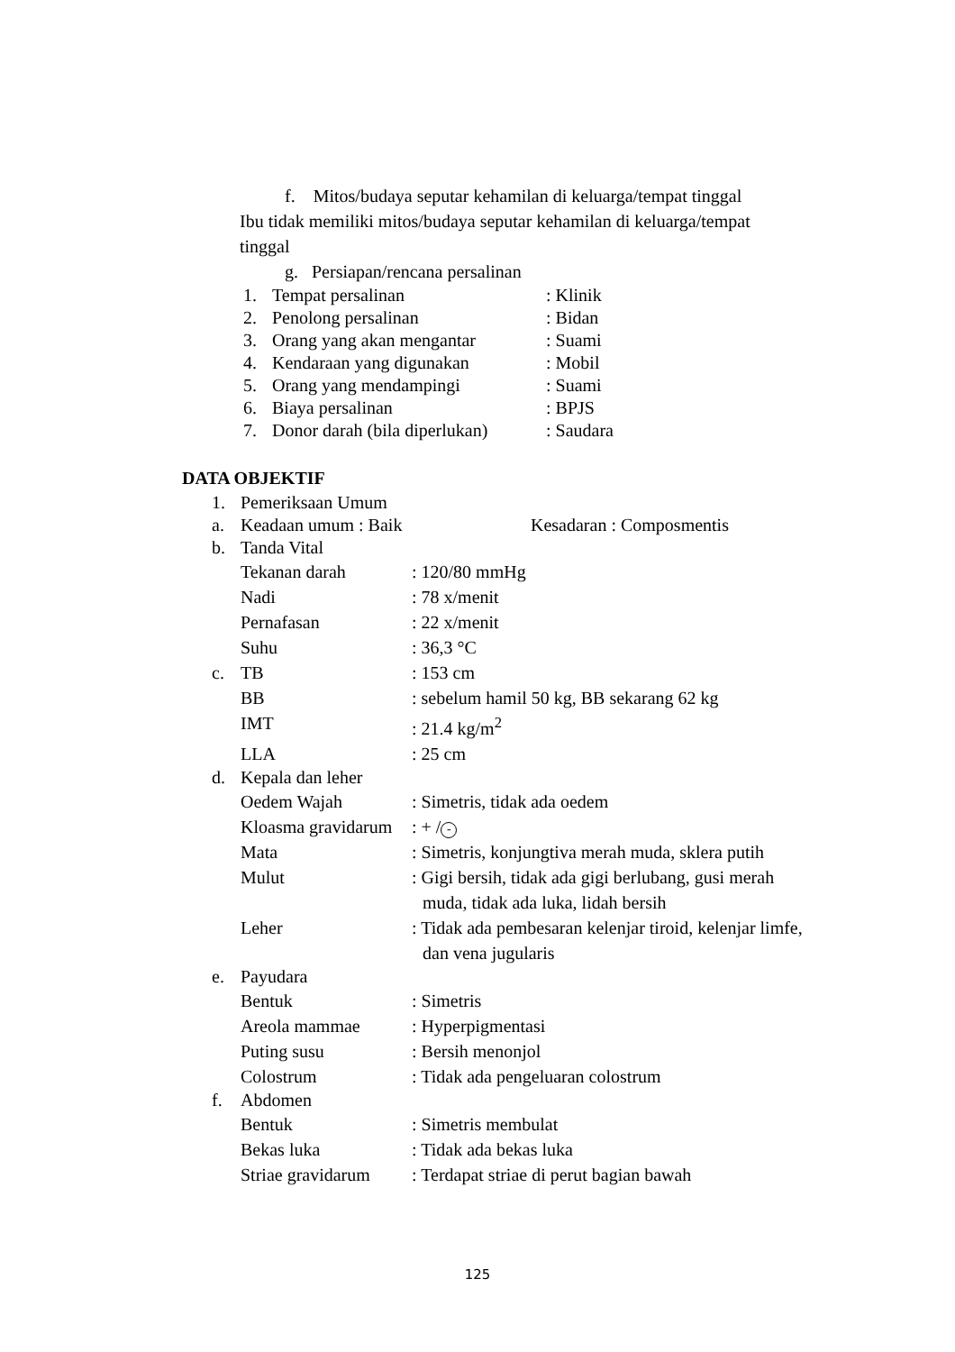f. Mitos/budaya seputar kehamilan di keluarga/tempat tinggal
Ibu tidak memiliki mitos/budaya seputar kehamilan di keluarga/tempat tinggal
g. Persiapan/rencana persalinan
1. Tempat persalinan: Klinik
2. Penolong persalinan: Bidan
3. Orang yang akan mengantar: Suami
4. Kendaraan yang digunakan: Mobil
5. Orang yang mendampingi: Suami
6. Biaya persalinan: BPJS
7. Donor darah (bila diperlukan): Saudara
DATA OBJEKTIF
1. Pemeriksaan Umum
a. Keadaan umum : Baik Kesadaran : Composmentis
b. Tanda Vital
Tekanan darah: 120/80 mmHg
Nadi: 78 x/menit
Pernafasan: 22 x/menit
Suhu: 36,3 °C
c. TB: 153 cm
BB: sebelum hamil 50 kg, BB sekarang 62 kg
IMT: 21.4 kg/m<sup>2</sup>
LLA: 25 cm
d. Kepala dan leher
Oedem Wajah: Simetris, tidak ada oedem
Kloasma gravidarum: + / -
Mata: Simetris, konjungtiva merah muda, sklera putih
Mulut: Gigi bersih, tidak ada gigi berlubang, gusi merah muda, tidak ada luka, lidah bersih
Leher: Tidak ada pembesaran kelenjar tiroid, kelenjar limfe, dan vena jugularis
e. Payudara
Bentuk: Simetris
Areola mammae: Hyperpigmentasi
Puting susu: Bersih menonjol
Colostrum: Tidak ada pengeluaran colostrum
f. Abdomen
Bentuk: Simetris membulat
Bekas luka: Tidak ada bekas luka
Striae gravidarum: Terdapat striae di perut bagian bawah
125